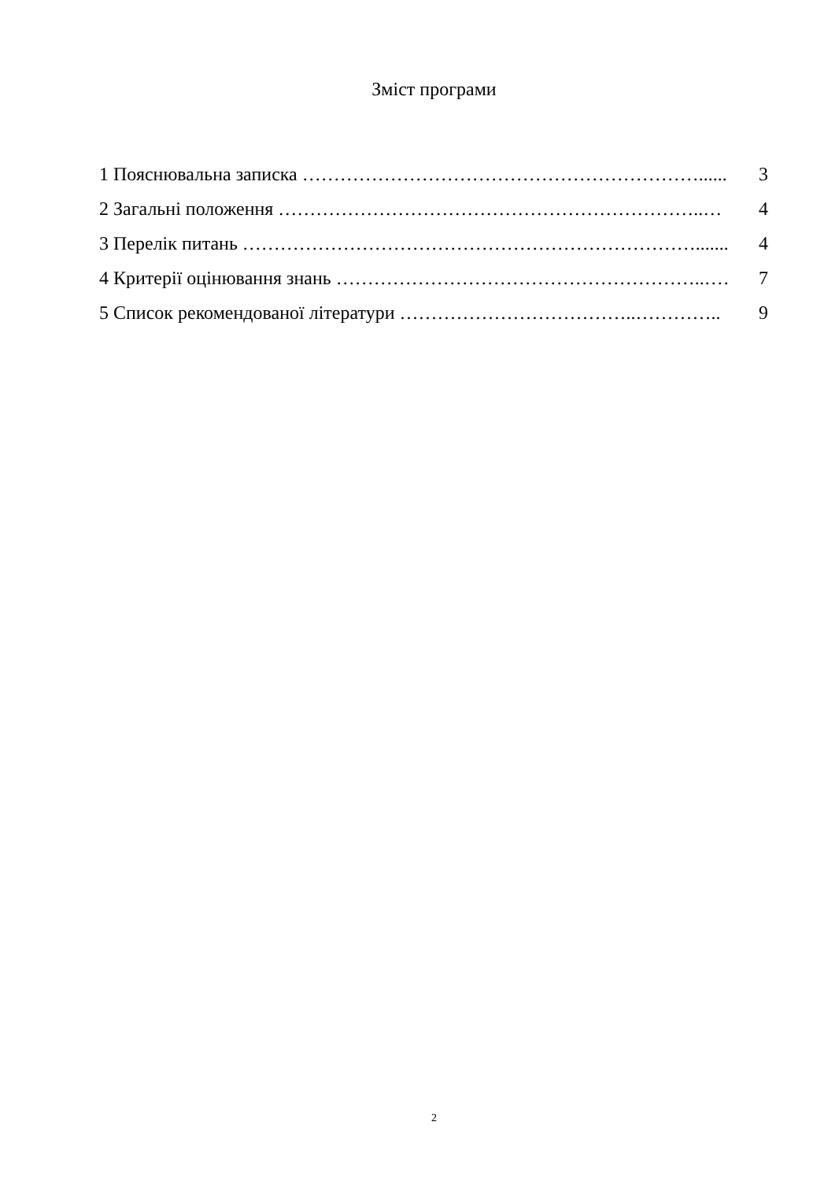Зміст програми
1 Пояснювальна записка ………………………………………………………........ 3
2 Загальні положення …………………………………………………………..… 4
3 Перелік питань ………………………………………………………………........ 4
4 Критерії оцінювання знань …………………………………………………..…… 7
5 Список рекомендованої літератури ………………………………..………….. 9
2